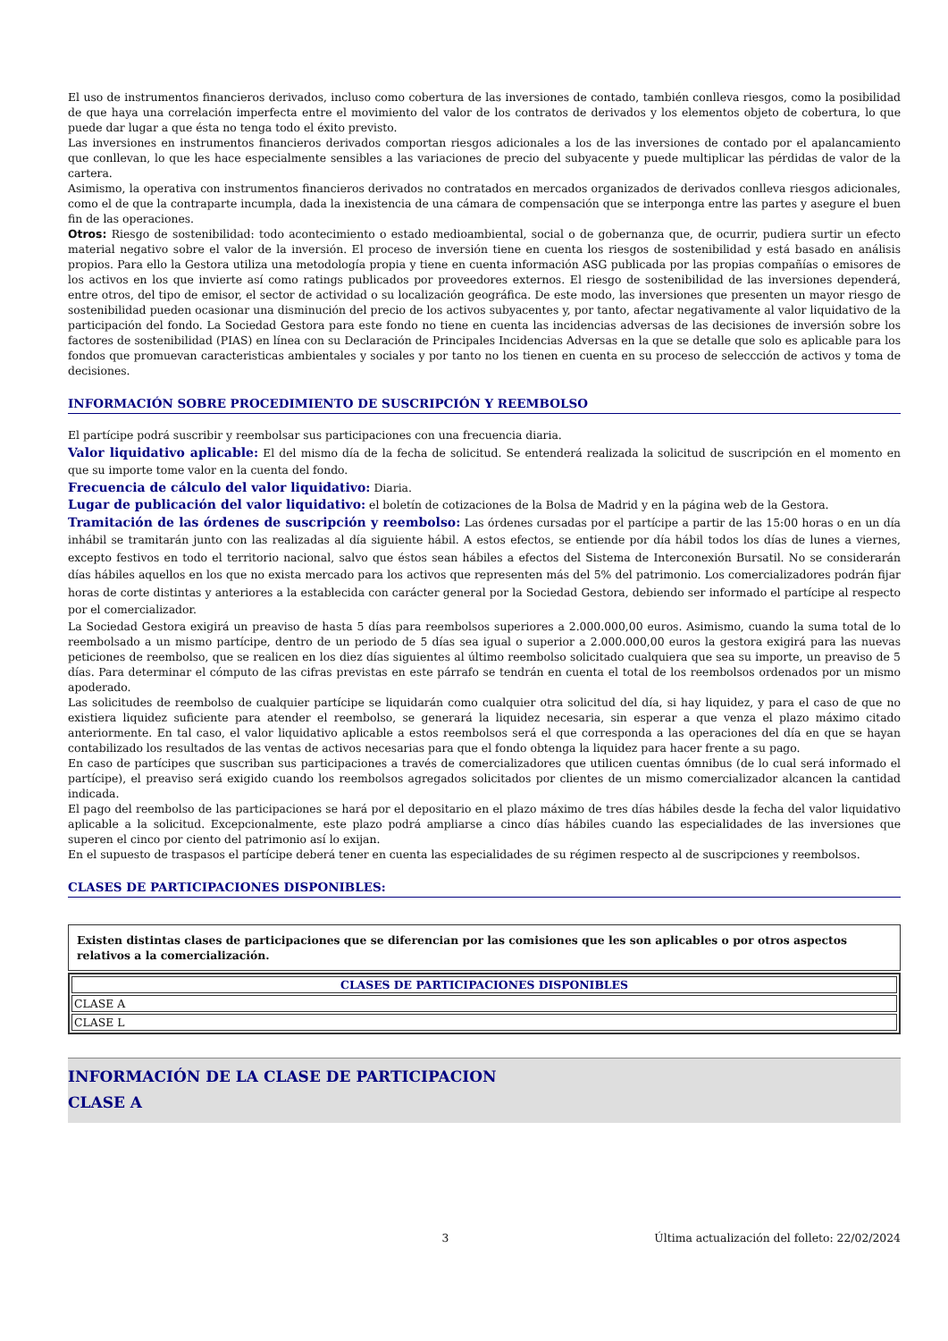El uso de instrumentos financieros derivados, incluso como cobertura de las inversiones de contado, también conlleva riesgos, como la posibilidad de que haya una correlación imperfecta entre el movimiento del valor de los contratos de derivados y los elementos objeto de cobertura, lo que puede dar lugar a que ésta no tenga todo el éxito previsto.
Las inversiones en instrumentos financieros derivados comportan riesgos adicionales a los de las inversiones de contado por el apalancamiento que conllevan, lo que les hace especialmente sensibles a las variaciones de precio del subyacente y puede multiplicar las pérdidas de valor de la cartera.
Asimismo, la operativa con instrumentos financieros derivados no contratados en mercados organizados de derivados conlleva riesgos adicionales, como el de que la contraparte incumpla, dada la inexistencia de una cámara de compensación que se interponga entre las partes y asegure el buen fin de las operaciones.
Otros: Riesgo de sostenibilidad: todo acontecimiento o estado medioambiental, social o de gobernanza que, de ocurrir, pudiera surtir un efecto material negativo sobre el valor de la inversión. El proceso de inversión tiene en cuenta los riesgos de sostenibilidad y está basado en análisis propios. Para ello la Gestora utiliza una metodología propia y tiene en cuenta información ASG publicada por las propias compañías o emisores de los activos en los que invierte así como ratings publicados por proveedores externos. El riesgo de sostenibilidad de las inversiones dependerá, entre otros, del tipo de emisor, el sector de actividad o su localización geográfica. De este modo, las inversiones que presenten un mayor riesgo de sostenibilidad pueden ocasionar una disminución del precio de los activos subyacentes y, por tanto, afectar negativamente al valor liquidativo de la participación del fondo. La Sociedad Gestora para este fondo no tiene en cuenta las incidencias adversas de las decisiones de inversión sobre los factores de sostenibilidad (PIAS) en línea con su Declaración de Principales Incidencias Adversas en la que se detalle que solo es aplicable para los fondos que promuevan caracteristicas ambientales y sociales y por tanto no los tienen en cuenta en su proceso de seleccción de activos y toma de decisiones.
INFORMACIÓN SOBRE PROCEDIMIENTO DE SUSCRIPCIÓN Y REEMBOLSO
El partícipe podrá suscribir y reembolsar sus participaciones con una frecuencia diaria.
Valor liquidativo aplicable: El del mismo día de la fecha de solicitud. Se entenderá realizada la solicitud de suscripción en el momento en que su importe tome valor en la cuenta del fondo.
Frecuencia de cálculo del valor liquidativo: Diaria.
Lugar de publicación del valor liquidativo: el boletín de cotizaciones de la Bolsa de Madrid y en la página web de la Gestora.
Tramitación de las órdenes de suscripción y reembolso: Las órdenes cursadas por el partícipe a partir de las 15:00 horas o en un día inhábil se tramitarán junto con las realizadas al día siguiente hábil. A estos efectos, se entiende por día hábil todos los días de lunes a viernes, excepto festivos en todo el territorio nacional, salvo que éstos sean hábiles a efectos del Sistema de Interconexión Bursatil. No se considerarán días hábiles aquellos en los que no exista mercado para los activos que representen más del 5% del patrimonio. Los comercializadores podrán fijar horas de corte distintas y anteriores a la establecida con carácter general por la Sociedad Gestora, debiendo ser informado el partícipe al respecto por el comercializador.
La Sociedad Gestora exigirá un preaviso de hasta 5 días para reembolsos superiores a 2.000.000,00 euros. Asimismo, cuando la suma total de lo reembolsado a un mismo partícipe, dentro de un periodo de 5 días sea igual o superior a 2.000.000,00 euros la gestora exigirá para las nuevas peticiones de reembolso, que se realicen en los diez días siguientes al último reembolso solicitado cualquiera que sea su importe, un preaviso de 5 días. Para determinar el cómputo de las cifras previstas en este párrafo se tendrán en cuenta el total de los reembolsos ordenados por un mismo apoderado.
Las solicitudes de reembolso de cualquier partícipe se liquidarán como cualquier otra solicitud del día, si hay liquidez, y para el caso de que no existiera liquidez suficiente para atender el reembolso, se generará la liquidez necesaria, sin esperar a que venza el plazo máximo citado anteriormente. En tal caso, el valor liquidativo aplicable a estos reembolsos será el que corresponda a las operaciones del día en que se hayan contabilizado los resultados de las ventas de activos necesarias para que el fondo obtenga la liquidez para hacer frente a su pago.
En caso de partícipes que suscriban sus participaciones a través de comercializadores que utilicen cuentas ómnibus (de lo cual será informado el partícipe), el preaviso será exigido cuando los reembolsos agregados solicitados por clientes de un mismo comercializador alcancen la cantidad indicada.
El pago del reembolso de las participaciones se hará por el depositario en el plazo máximo de tres días hábiles desde la fecha del valor liquidativo aplicable a la solicitud. Excepcionalmente, este plazo podrá ampliarse a cinco días hábiles cuando las especialidades de las inversiones que superen el cinco por ciento del patrimonio así lo exijan.
En el supuesto de traspasos el partícipe deberá tener en cuenta las especialidades de su régimen respecto al de suscripciones y reembolsos.
CLASES DE PARTICIPACIONES DISPONIBLES:
Existen distintas clases de participaciones que se diferencian por las comisiones que les son aplicables o por otros aspectos relativos a la comercialización.
| CLASES DE PARTICIPACIONES DISPONIBLES |
| --- |
| CLASE A |
| CLASE L |
INFORMACIÓN DE LA CLASE DE PARTICIPACION
CLASE A
3 Última actualización del folleto: 22/02/2024